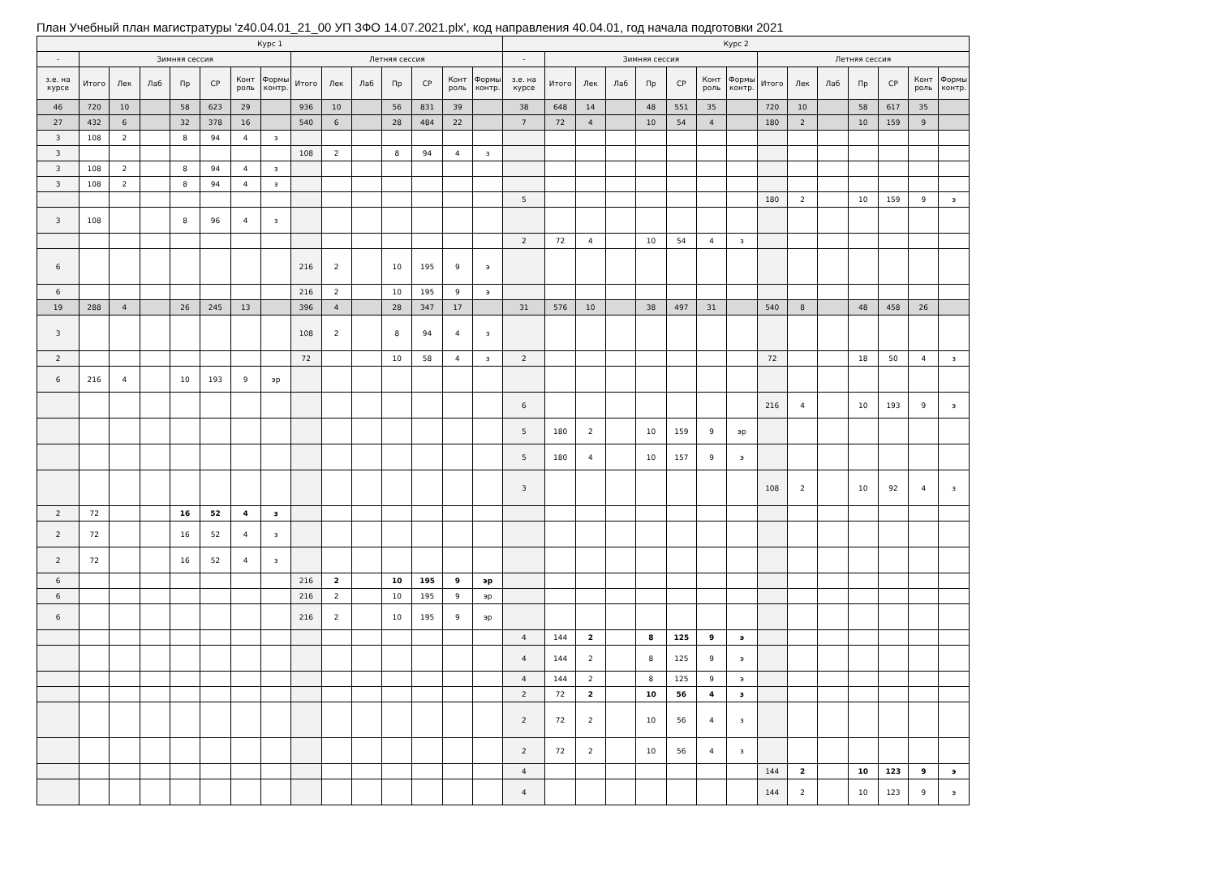План Учебный план магистратуры 'z40.04.01_21_00 УП ЗФО 14.07.2021.plx', код направления 40.04.01, год начала подготовки 2021
| Курс 1 | | | | | | | | | | | | | | | Курс 2 | | | | | | | | | | | | | | |
| --- | --- | --- | --- | --- | --- | --- | --- | --- | --- | --- | --- | --- | --- | --- | --- | --- | --- | --- | --- | --- | --- | --- | --- | --- | --- | --- | --- | --- | --- |
| - | Зимняя сессия | | | | | | | Летняя сессия | | | | | | | - | Зимняя сессия | | | | | | | Летняя сессия | | | | | | |
| з.е. на курсе | Итого | Лек | Лаб | Пр | СР | Конт роль | Формы контр. | Итого | Лек | Лаб | Пр | СР | Конт роль | Формы контр. | з.е. на курсе | Итого | Лек | Лаб | Пр | СР | Конт роль | Формы контр. | Итого | Лек | Лаб | Пр | СР | Конт роль | Формы контр. |
| 46 | 720 | 10 | | 58 | 623 | 29 | | 936 | 10 | | 56 | 831 | 39 | | 38 | 648 | 14 | | 48 | 551 | 35 | | 720 | 10 | | 58 | 617 | 35 | |
| 27 | 432 | 6 | | 32 | 378 | 16 | | 540 | 6 | | 28 | 484 | 22 | | 7 | 72 | 4 | | 10 | 54 | 4 | | 180 | 2 | | 10 | 159 | 9 | |
| 3 | 108 | 2 | | 8 | 94 | 4 | з | | | | | | | | | | | | | | | | | | | | | | |
| 3 | | | | | | | | 108 | 2 | | 8 | 94 | 4 | з | | | | | | | | | | | | | | | |
| 3 | 108 | 2 | | 8 | 94 | 4 | з | | | | | | | | | | | | | | | | | | | | | | |
| 3 | 108 | 2 | | 8 | 94 | 4 | з | | | | | | | | | | | | | | | | | | | | | | |
| | | | | | | | | | | | | | | | 5 | | | | | | | | 180 | 2 | | 10 | 159 | 9 | э |
| 3 | 108 | | | 8 | 96 | 4 | з | | | | | | | | | | | | | | | | | | | | | | |
| | | | | | | | | | | | | | | | 2 | 72 | 4 | | 10 | 54 | 4 | з | | | | | | | |
| 6 | | | | | | | | 216 | 2 | | 10 | 195 | 9 | э | | | | | | | | | | | | | | | |
| 6 | | | | | | | | 216 | 2 | | 10 | 195 | 9 | э | | | | | | | | | | | | | | | |
| 19 | 288 | 4 | | 26 | 245 | 13 | | 396 | 4 | | 28 | 347 | 17 | | 31 | 576 | 10 | | 38 | 497 | 31 | | 540 | 8 | | 48 | 458 | 26 | |
| 3 | | | | | | | | 108 | 2 | | 8 | 94 | 4 | з | | | | | | | | | | | | | | | |
| 2 | | | | | | | | 72 | | | 10 | 58 | 4 | з | 2 | | | | | | | | 72 | | | 18 | 50 | 4 | з |
| 6 | 216 | 4 | | 10 | 193 | 9 | эр | | | | | | | | | | | | | | | | | | | | | | |
| | | | | | | | | | | | | | | | 6 | | | | | | | | 216 | 4 | | 10 | 193 | 9 | э |
| | | | | | | | | | | | | | | | 5 | 180 | 2 | | 10 | 159 | 9 | эр | | | | | | | |
| | | | | | | | | | | | | | | | 5 | 180 | 4 | | 10 | 157 | 9 | э | | | | | | | |
| | | | | | | | | | | | | | | | 3 | | | | | | | | 108 | 2 | | 10 | 92 | 4 | з |
| 2 | 72 | | | 16 | 52 | 4 | з | | | | | | | | | | | | | | | | | | | | | | |
| 2 | 72 | | | 16 | 52 | 4 | з | | | | | | | | | | | | | | | | | | | | | | |
| 2 | 72 | | | 16 | 52 | 4 | з | | | | | | | | | | | | | | | | | | | | | | |
| 6 | | | | | | | | 216 | 2 | | 10 | 195 | 9 | эр | | | | | | | | | | | | | | | |
| 6 | | | | | | | | 216 | 2 | | 10 | 195 | 9 | эр | | | | | | | | | | | | | | | |
| 6 | | | | | | | | 216 | 2 | | 10 | 195 | 9 | эр | | | | | | | | | | | | | | | |
| | | | | | | | | | | | | | | | 4 | 144 | 2 | | 8 | 125 | 9 | э | | | | | | | |
| | | | | | | | | | | | | | | | 4 | 144 | 2 | | 8 | 125 | 9 | э | | | | | | | |
| | | | | | | | | | | | | | | | 4 | 144 | 2 | | 8 | 125 | 9 | э | | | | | | | |
| | | | | | | | | | | | | | | | 2 | 72 | 2 | | 10 | 56 | 4 | з | | | | | | | |
| | | | | | | | | | | | | | | | 2 | 72 | 2 | | 10 | 56 | 4 | з | | | | | | | |
| | | | | | | | | | | | | | | | 2 | 72 | 2 | | 10 | 56 | 4 | з | | | | | | | |
| | | | | | | | | | | | | | | | 4 | | | | | | | | 144 | 2 | | 10 | 123 | 9 | э |
| | | | | | | | | | | | | | | | 4 | | | | | | | | 144 | 2 | | 10 | 123 | 9 | э |